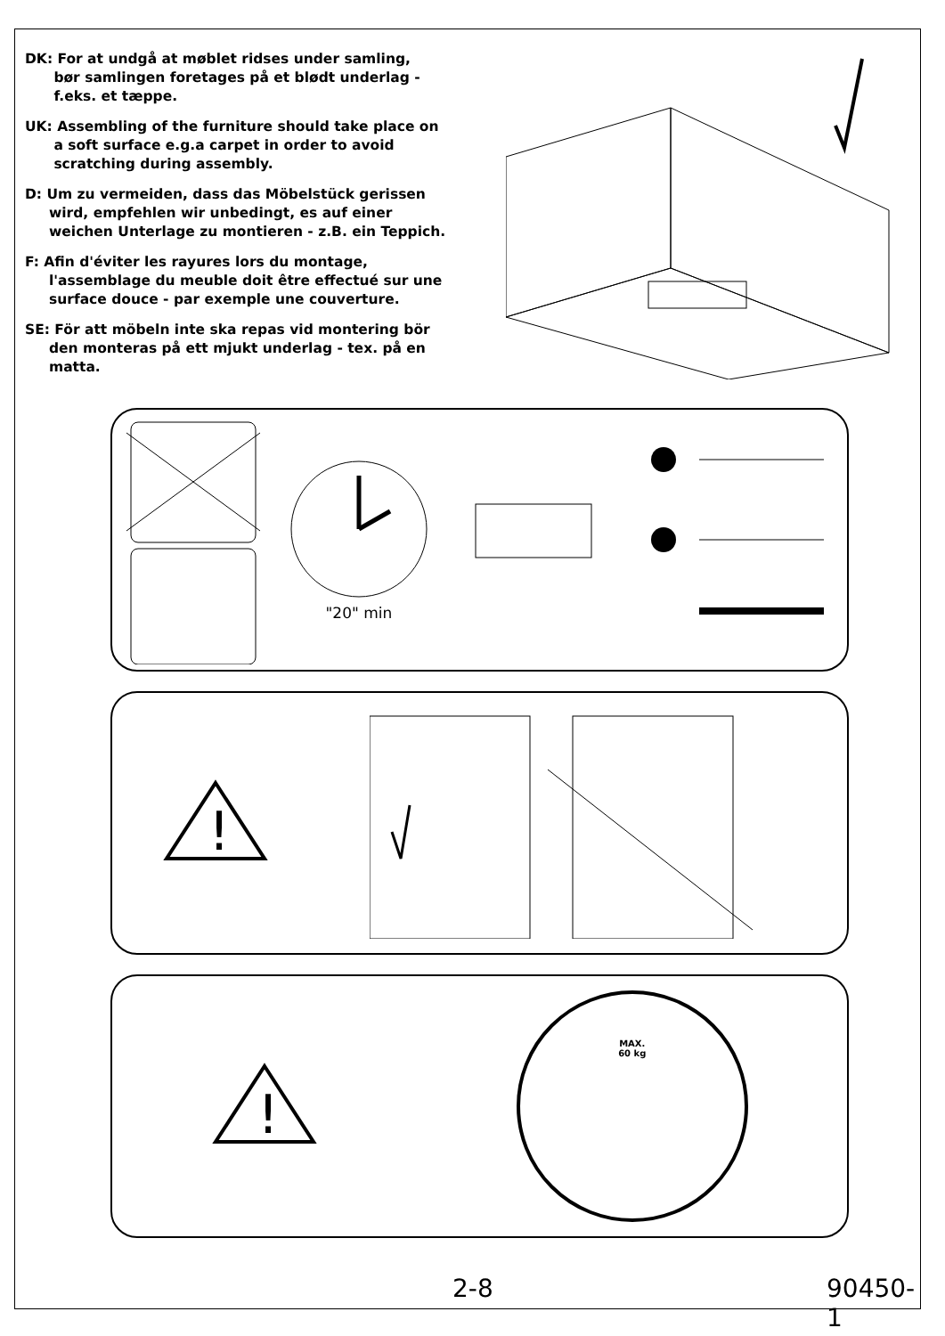DK: For at undgå at møblet ridses under samling,
bør samlingen foretages på et blødt underlag -
f.eks. et tæppe.
UK: Assembling of the furniture should take place on
a soft surface e.g.a carpet in order to avoid
scratching during assembly.
D: Um zu vermeiden, dass das Möbelstück gerissen
wird, empfehlen wir unbedingt, es auf einer
weichen Unterlage zu montieren - z.B. ein Teppich.
F: Afin d'éviter les rayures lors du montage,
l'assemblage du meuble doit être effectué sur une
surface douce - par exemple une couverture.
SE: För att möbeln inte ska repas vid montering bör
den monteras på ett mjukt underlag - tex. på en
matta.
"20" min
!
!
MAX.
60 kg
2-8 90450-1